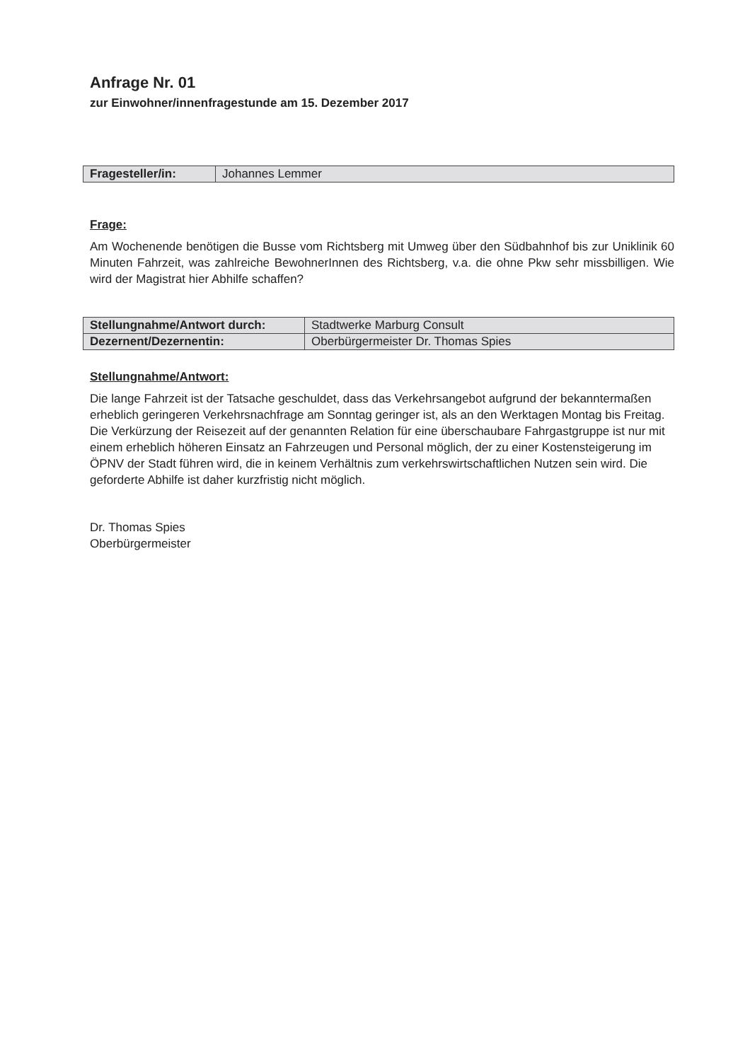Anfrage Nr. 01
zur Einwohner/innenfragestunde am 15. Dezember 2017
| Fragesteller/in: | Johannes Lemmer |
Frage:
Am Wochenende benötigen die Busse vom Richtsberg mit Umweg über den Südbahnhof bis zur Uniklinik 60 Minuten Fahrzeit, was zahlreiche BewohnerInnen des Richtsberg, v.a. die ohne Pkw sehr missbilligen. Wie wird der Magistrat hier Abhilfe schaffen?
| Stellungnahme/Antwort durch: | Stadtwerke Marburg Consult |
| Dezernent/Dezernentin: | Oberbürgermeister Dr. Thomas Spies |
Stellungnahme/Antwort:
Die lange Fahrzeit ist der Tatsache geschuldet, dass das Verkehrsangebot aufgrund der bekanntermaßen erheblich geringeren Verkehrsnachfrage am Sonntag geringer ist, als an den Werktagen Montag bis Freitag. Die Verkürzung der Reisezeit auf der genannten Relation für eine überschaubare Fahrgastgruppe ist nur mit einem erheblich höheren Einsatz an Fahrzeugen und Personal möglich, der zu einer Kostensteigerung im ÖPNV der Stadt führen wird, die in keinem Verhältnis zum verkehrswirtschaftlichen Nutzen sein wird. Die geforderte Abhilfe ist daher kurzfristig nicht möglich.
Dr. Thomas Spies
Oberbürgermeister